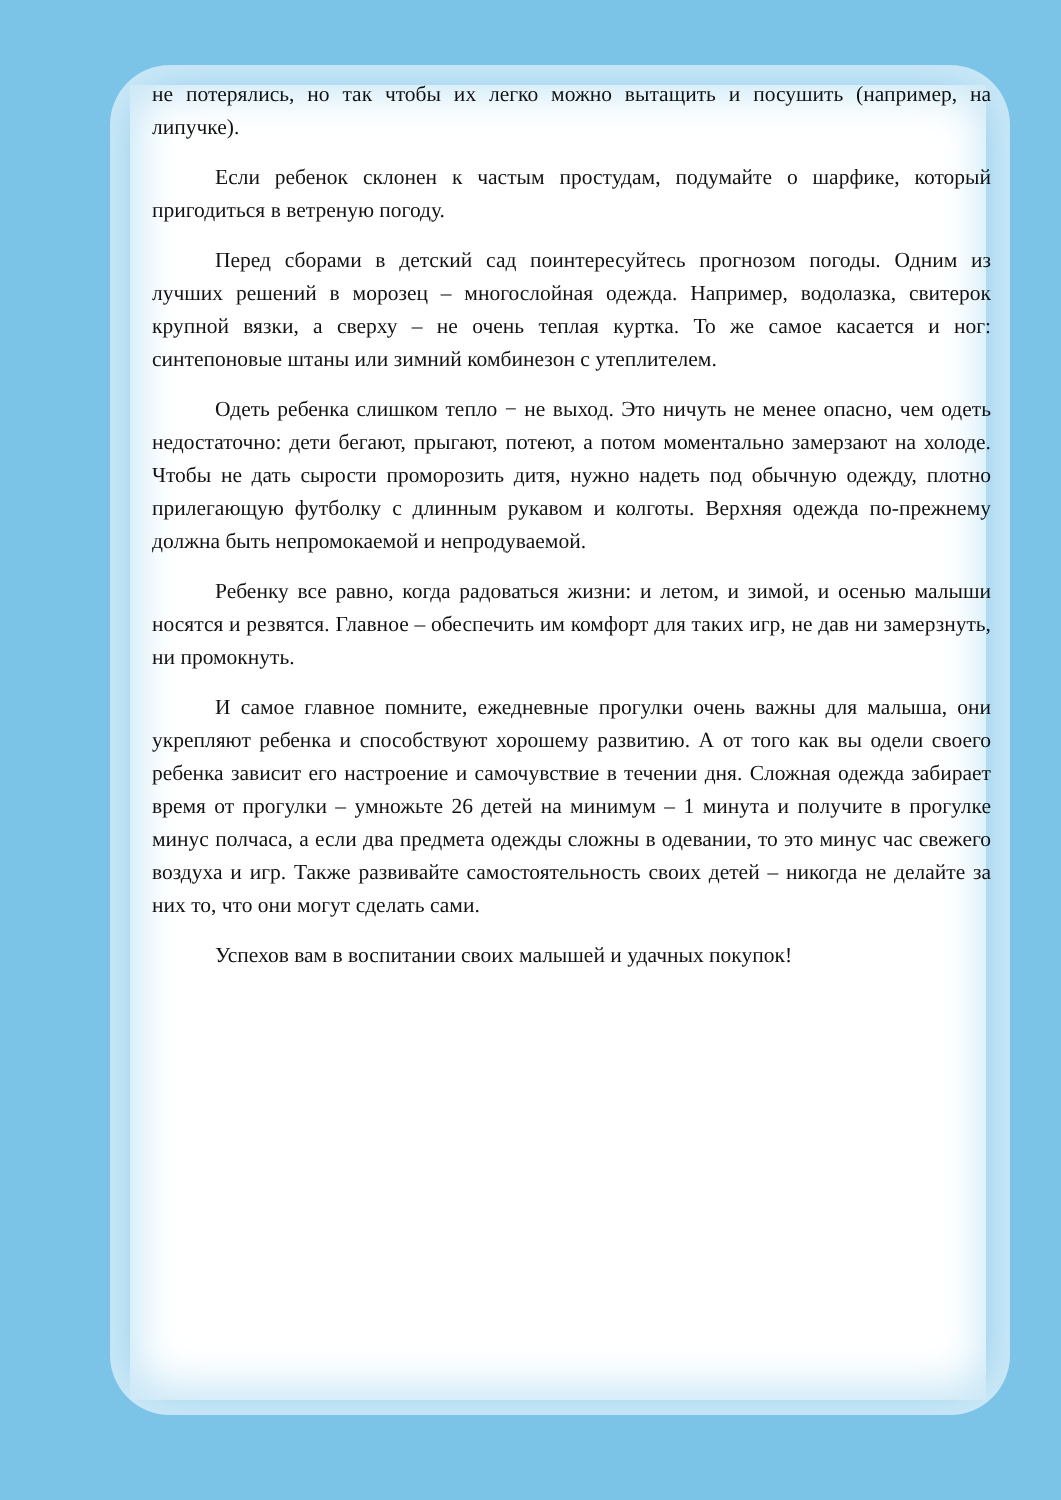не потерялись, но так чтобы их легко можно вытащить и посушить (например, на липучке).
Если ребенок склонен к частым простудам, подумайте о шарфике, который пригодиться в ветреную погоду.
Перед сборами в детский сад поинтересуйтесь прогнозом погоды. Одним из лучших решений в морозец – многослойная одежда. Например, водолазка, свитерок крупной вязки, а сверху – не очень теплая куртка. То же самое касается и ног: синтепоновые штаны или зимний комбинезон с утеплителем.
Одеть ребенка слишком тепло − не выход. Это ничуть не менее опасно, чем одеть недостаточно: дети бегают, прыгают, потеют, а потом моментально замерзают на холоде. Чтобы не дать сырости проморозить дитя, нужно надеть под обычную одежду, плотно прилегающую футболку с длинным рукавом и колготы. Верхняя одежда по-прежнему должна быть непромокаемой и непродуваемой.
Ребенку все равно, когда радоваться жизни: и летом, и зимой, и осенью малыши носятся и резвятся. Главное – обеспечить им комфорт для таких игр, не дав ни замерзнуть, ни промокнуть.
И самое главное помните, ежедневные прогулки очень важны для малыша, они укрепляют ребенка и способствуют хорошему развитию. А от того как вы одели своего ребенка зависит его настроение и самочувствие в течении дня. Сложная одежда забирает время от прогулки – умножьте 26 детей на минимум – 1 минута и получите в прогулке минус полчаса, а если два предмета одежды сложны в одевании, то это минус час свежего воздуха и игр. Также развивайте самостоятельность своих детей – никогда не делайте за них то, что они могут сделать сами.
Успехов вам в воспитании своих малышей и удачных покупок!